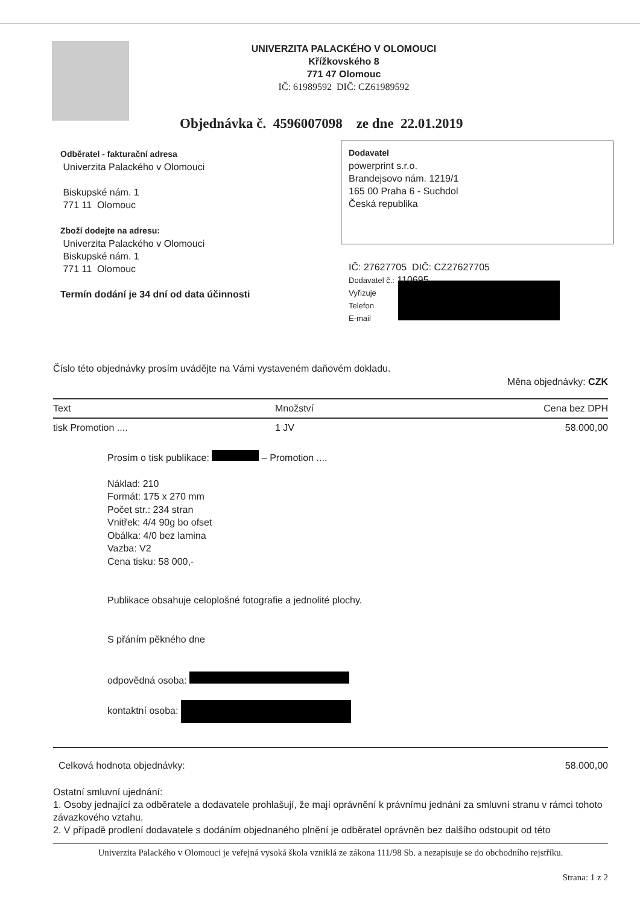UNIVERZITA PALACKÉHO V OLOMOUCI
Křížkovského 8
771 47 Olomouc
IČ: 61989592 DIČ: CZ61989592
Objednávka č. 4596007098 ze dne 22.01.2019
Odběratel - fakturační adresa
Univerzita Palackého v Olomouci
Biskupské nám. 1
771 11 Olomouc
Zboží dodejte na adresu:
Univerzita Palackého v Olomouci
Biskupské nám. 1
771 11 Olomouc
Termín dodání je 34 dní od data účinnosti
Dodavatel
powerprint s.r.o.
Brandejsovo nám. 1219/1
165 00 Praha 6 - Suchdol
Česká republika
IČ: 27627705 DIČ: CZ27627705
Dodavatel č.: 110695
Vyřizuje
Telefon
E-mail
Číslo této objednávky prosím uvádějte na Vámi vystaveném daňovém dokladu.
Měna objednávky: CZK
| Text | Množství | Cena bez DPH |
| --- | --- | --- |
| tisk Promotion .... | 1 JV | 58.000,00 |
Prosím o tisk publikace: – Promotion ....
Náklad: 210
Formát: 175 x 270 mm
Počet str.: 234 stran
Vnitřek: 4/4 90g bo ofset
Obálka: 4/0 bez lamina
Vazba: V2
Cena tisku: 58 000,-
Publikace obsahuje celoplošné fotografie a jednolité plochy.
S přáním pěkného dne
odpovědná osoba:
kontaktní osoba:
Celková hodnota objednávky: 58.000,00
Ostatní smluvní ujednání:
1. Osoby jednající za odběratele a dodavatele prohlašují, že mají oprávnění k právnímu jednání za smluvní stranu v rámci tohoto závazkového vztahu.
2. V případě prodlení dodavatele s dodáním objednaného plnění je odběratel oprávněn bez dalšího odstoupit od této
Univerzita Palackého v Olomouci je veřejná vysoká škola vzniklá ze zákona 111/98 Sb. a nezapisuje se do obchodního rejstříku.
Strana: 1 z 2